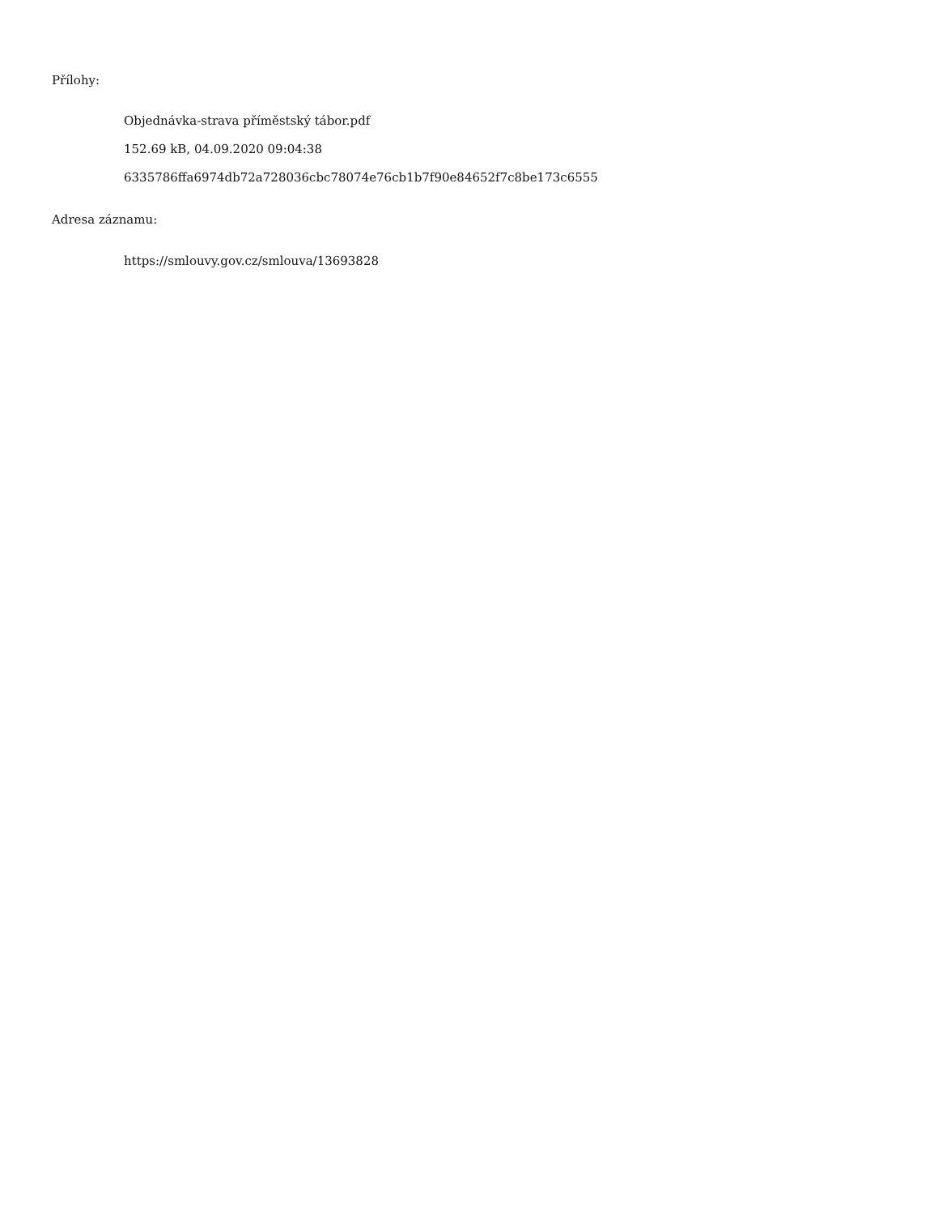Přílohy:
Objednávka-strava příměstský tábor.pdf
152.69 kB, 04.09.2020 09:04:38
6335786ffa6974db72a728036cbc78074e76cb1b7f90e84652f7c8be173c6555
Adresa záznamu:
https://smlouvy.gov.cz/smlouva/13693828